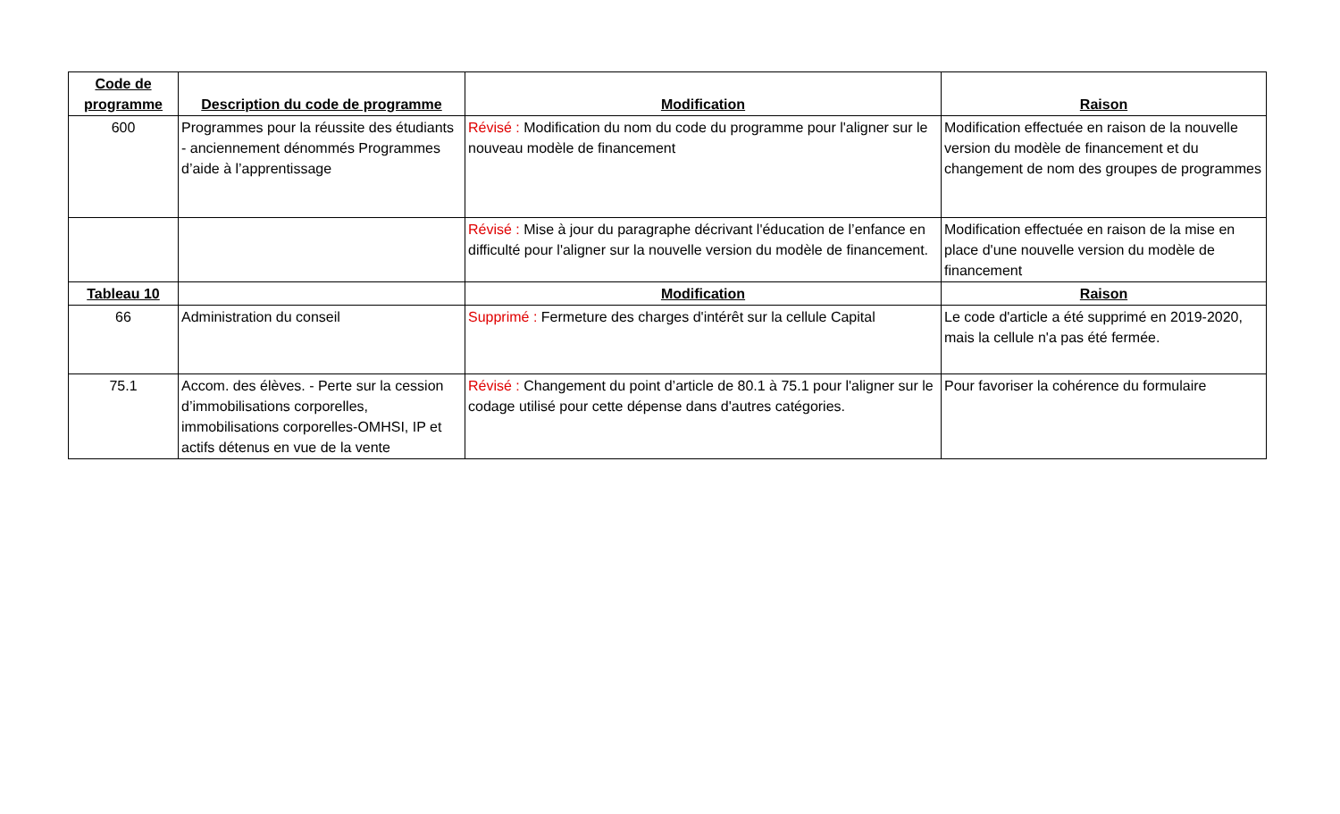| Code de programme | Description du code de programme | Modification | Raison |
| --- | --- | --- | --- |
| 600 | Programmes pour la réussite des étudiants - anciennement dénommés Programmes d’aide à l’apprentissage | Révisé : Modification du nom du code du programme pour l'aligner sur le nouveau modèle de financement | Modification effectuée en raison de la nouvelle version du modèle de financement et du changement de nom des groupes de programmes |
| | | Révisé : Mise à jour du paragraphe décrivant l'éducation de l’enfance en difficulté pour l'aligner sur la nouvelle version du modèle de financement. | Modification effectuée en raison de la mise en place d'une nouvelle version du modèle de financement |
| Tableau 10 | | Modification | Raison |
| 66 | Administration du conseil | Supprimé : Fermeture des charges d'intérêt sur la cellule Capital | Le code d'article a été supprimé en 2019-2020, mais la cellule n'a pas été fermée. |
| 75.1 | Accom. des élèves. - Perte sur la cession d’immobilisations corporelles, immobilisations corporelles-OMHSI, IP et actifs détenus en vue de la vente | Révisé : Changement du point d’article de 80.1 à 75.1 pour l'aligner sur le codage utilisé pour cette dépense dans d'autres catégories. | Pour favoriser la cohérence du formulaire |